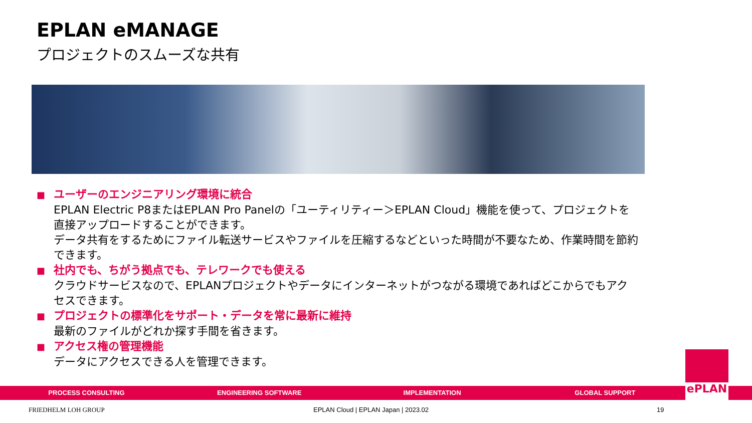EPLAN eMANAGE
プロジェクトのスムーズな共有
■ ユーザーのエンジニアリング環境に統合
EPLAN Electric P8またはEPLAN Pro Panelの「ユーティリティー＞EPLAN Cloud」機能を使って、プロジェクトを直接アップロードすることができます。
データ共有をするためにファイル転送サービスやファイルを圧縮するなどといった時間が不要なため、作業時間を節約できます。
■ 社内でも、ちがう拠点でも、テレワークでも使える
クラウドサービスなので、EPLANプロジェクトやデータにインターネットがつながる環境であればどこからでもアクセスできます。
■ プロジェクトの標準化をサポート・データを常に最新に維持
最新のファイルがどれか探す手間を省きます。
■ アクセス権の管理機能
データにアクセスできる人を管理できます。
PROCESS CONSULTING ENGINEERING SOFTWARE IMPLEMENTATION GLOBAL SUPPORT
ePLAN
FRIEDHELM LOH GROUP
EPLAN Cloud | EPLAN Japan | 2023.02
19